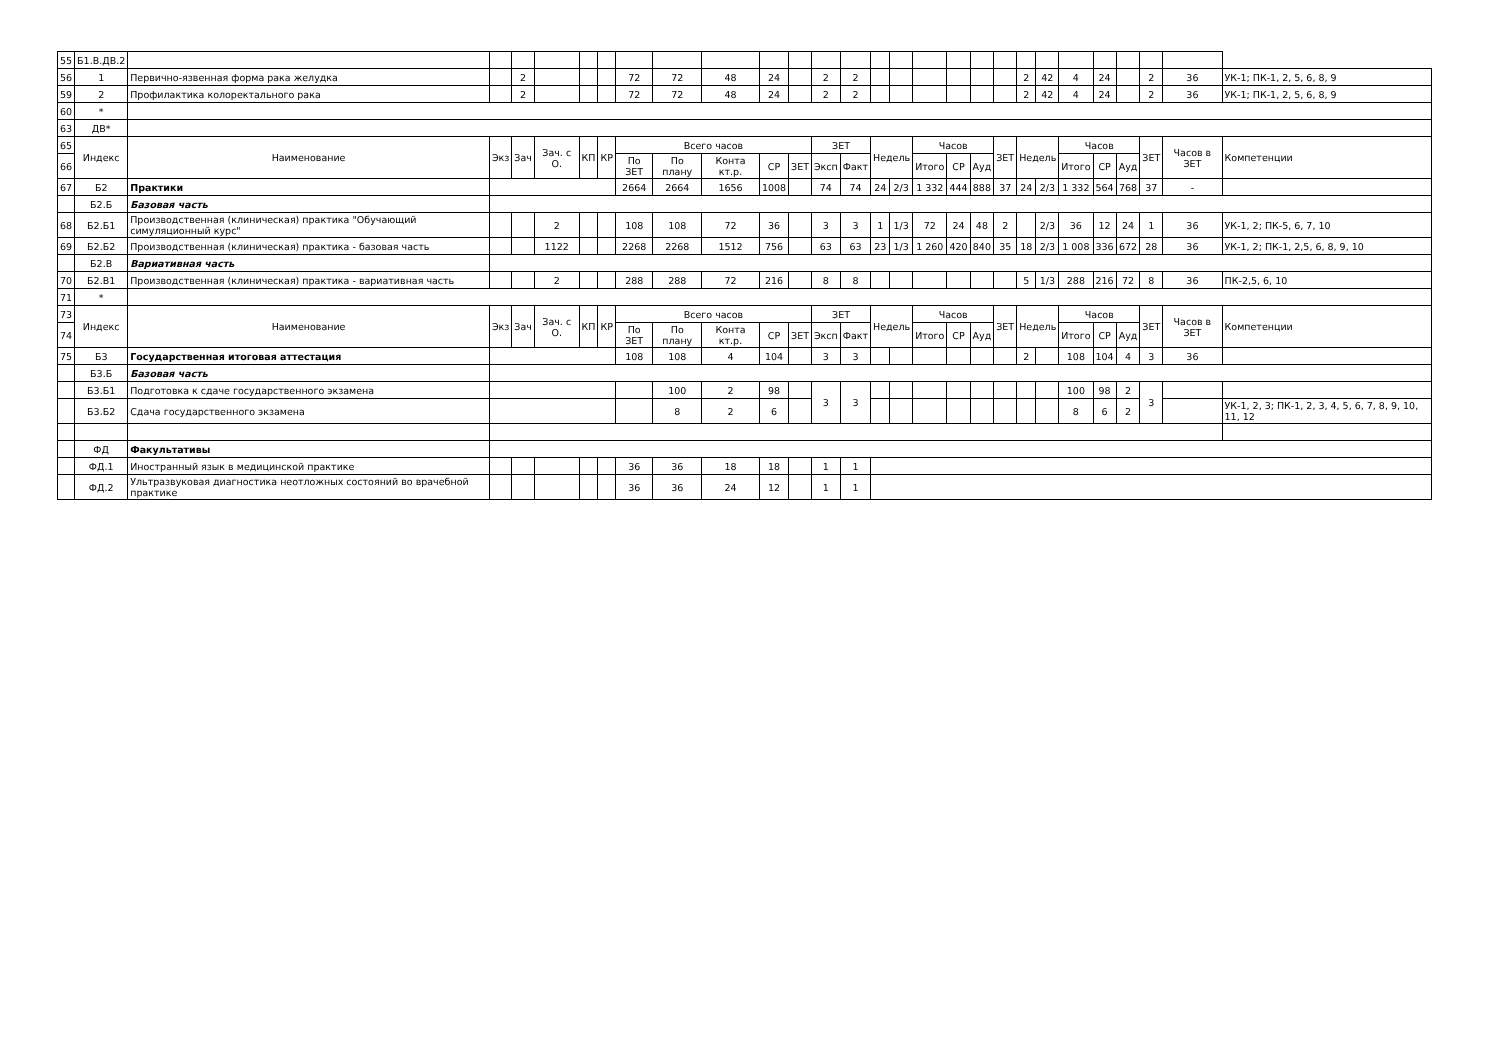| 55 | Б1.В.ДВ.2 | | | | | | | | | | | | | | | | | | | | | | | | | | | |
| 56 | 1 | Первично-язвенная форма рака желудка | | 2 | | | | 72 | 72 | 48 | 24 | | 2 | 2 | | | | | | | 2 | 42 | 4 | 24 | | 2 | 36 | УК-1; ПК-1, 2, 5, 6, 8, 9 |
| 59 | 2 | Профилактика колоректального рака | | 2 | | | | 72 | 72 | 48 | 24 | | 2 | 2 | | | | | | | 2 | 42 | 4 | 24 | | 2 | 36 | УК-1; ПК-1, 2, 5, 6, 8, 9 |
| 60 | * | | | | | | | | | | | | | | | | | | | | | | | | | | | |
| 63 | ДВ* | | | | | | | | | | | | | | | | | | | | | | | | | | | |
| 65 | Индекс | Наименование | Экз | Зач | Зач. с О. | КП | КР | Всего часов | | | | | ЗЕТ | | Недель | | Часов | | | ЗЕТ | Недель | | Часов | | | ЗЕТ | Часов в ЗЕТ | Компетенции |
| 66 | | | | | | | | По ЗЕТ | По плану | Конта кт.р. | СР | ЗЕТ | Эксп | Факт | | | Итого | СР | Ауд | | | | Итого | СР | Ауд | | | |
| 67 | Б2 | Практики | | | | | | 2664 | 2664 | 1656 | 1008 | | 74 | 74 | 24 | 2/3 | 1 332 | 444 | 888 | 37 | 24 | 2/3 | 1 332 | 564 | 768 | 37 | - | |
| | Б2.Б | Базовая часть | | | | | | | | | | | | | | | | | | | | | | | | | | |
| 68 | Б2.Б1 | Производственная (клиническая) практика "Обучающий симуляционный курс" | | | 2 | | | 108 | 108 | 72 | 36 | | 3 | 3 | 1 | 1/3 | 72 | 24 | 48 | 2 | | 2/3 | 36 | 12 | 24 | 1 | 36 | УК-1, 2; ПК-5, 6, 7, 10 |
| 69 | Б2.Б2 | Производственная (клиническая) практика - базовая часть | | | 1122 | | | 2268 | 2268 | 1512 | 756 | | 63 | 63 | 23 | 1/3 | 1 260 | 420 | 840 | 35 | 18 | 2/3 | 1 008 | 336 | 672 | 28 | 36 | УК-1, 2; ПК-1, 2,5, 6, 8, 9, 10 |
| | Б2.В | Вариативная часть | | | | | | | | | | | | | | | | | | | | | | | | | | |
| 70 | Б2.В1 | Производственная (клиническая) практика - вариативная часть | | | 2 | | | 288 | 288 | 72 | 216 | | 8 | 8 | | | | | | | 5 | 1/3 | 288 | 216 | 72 | 8 | 36 | ПК-2,5, 6, 10 |
| 71 | * | | | | | | | | | | | | | | | | | | | | | | | | | | | |
| 73 | Индекс | Наименование | Экз | Зач | Зач. с О. | КП | КР | Всего часов | | | | | ЗЕТ | | Недель | | Часов | | | ЗЕТ | Недель | | Часов | | | ЗЕТ | Часов в ЗЕТ | Компетенции |
| 74 | | | | | | | | По ЗЕТ | По плану | Конта кт.р. | СР | ЗЕТ | Эксп | Факт | | | Итого | СР | Ауд | | | | Итого | СР | Ауд | | | |
| 75 | Б3 | Государственная итоговая аттестация | | | | | | 108 | 108 | 4 | 104 | | 3 | 3 | | | | | | | 2 | | 108 | 104 | 4 | 3 | 36 | |
| | Б3.Б | Базовая часть | | | | | | | | | | | | | | | | | | | | | | | | | | |
| | Б3.Б1 | Подготовка к сдаче государственного экзамена | | | | | | | 100 | 2 | 98 | | 3 | 3 | | | | | | | | | 100 | 98 | 2 | 3 | | |
| | Б3.Б2 | Сдача государственного экзамена | | | | | | | 8 | 2 | 6 | | | | | | | | | | | | 8 | 6 | 2 | | | УК-1, 2, 3; ПК-1, 2, 3, 4, 5, 6, 7, 8, 9, 10, 11, 12 |
| | ФД | Факультативы | | | | | | | | | | | | | | | | | | | | | | | | | | |
| | ФД.1 | Иностранный язык в медицинской практике | | | | | | 36 | 36 | 18 | 18 | | 1 | 1 | | | | | | | | | | | | | | |
| | ФД.2 | Ультразвуковая диагностика неотложных состояний во врачебной практике | | | | | | 36 | 36 | 24 | 12 | | 1 | 1 | | | | | | | | | | | | | | |